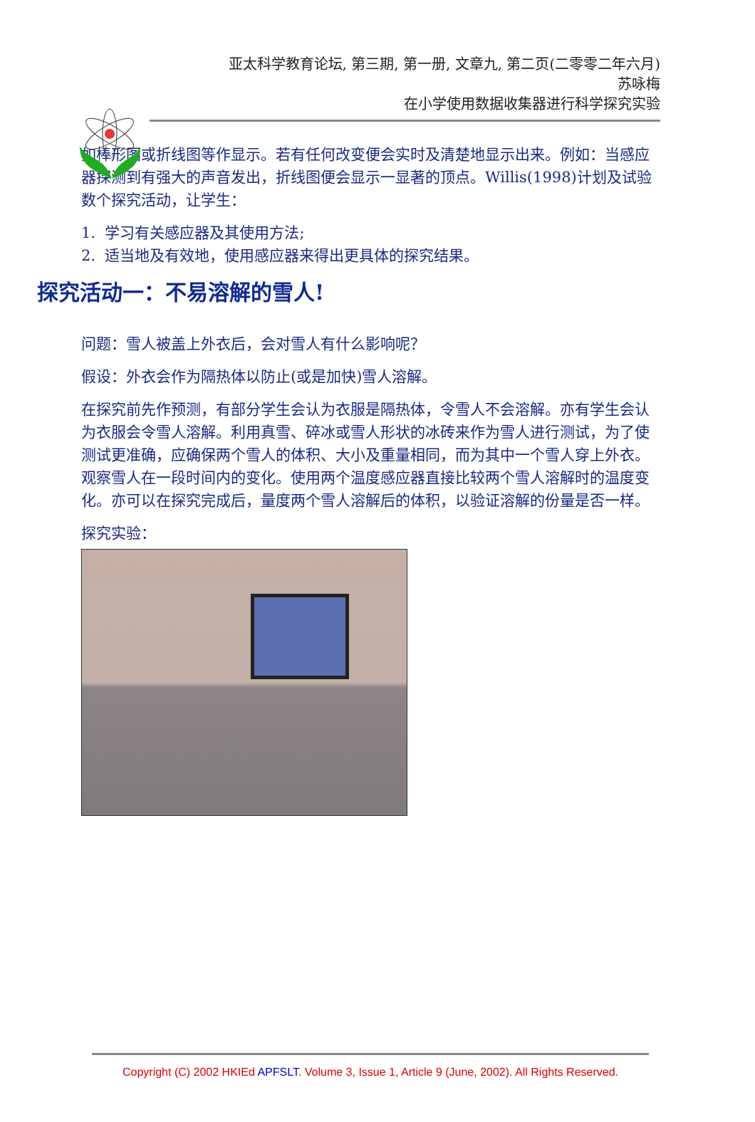亚太科学教育论坛, 第三期, 第一册, 文章九, 第二页(二零零二年六月)
苏咏梅
在小学使用数据收集器进行科学探究实验
如棒形图或折线图等作显示。若有任何改变便会实时及清楚地显示出来。例如：当感应器探测到有强大的声音发出，折线图便会显示一显著的顶点。Willis(1998)计划及试验数个探究活动，让学生：
1. 学习有关感应器及其使用方法;
2. 适当地及有效地，使用感应器来得出更具体的探究结果。
探究活动一：不易溶解的雪人!
问题：雪人被盖上外衣后，会对雪人有什么影响呢？
假设：外衣会作为隔热体以防止(或是加快)雪人溶解。
在探究前先作预测，有部分学生会认为衣服是隔热体，令雪人不会溶解。亦有学生会认为衣服会令雪人溶解。利用真雪、碎冰或雪人形状的冰砖来作为雪人进行测试，为了使测试更准确，应确保两个雪人的体积、大小及重量相同，而为其中一个雪人穿上外衣。观察雪人在一段时间内的变化。使用两个温度感应器直接比较两个雪人溶解时的温度变化。亦可以在探究完成后，量度两个雪人溶解后的体积，以验证溶解的份量是否一样。
探究实验：
Copyright (C) 2002 HKIEd APFSLT. Volume 3, Issue 1, Article 9 (June, 2002). All Rights Reserved.